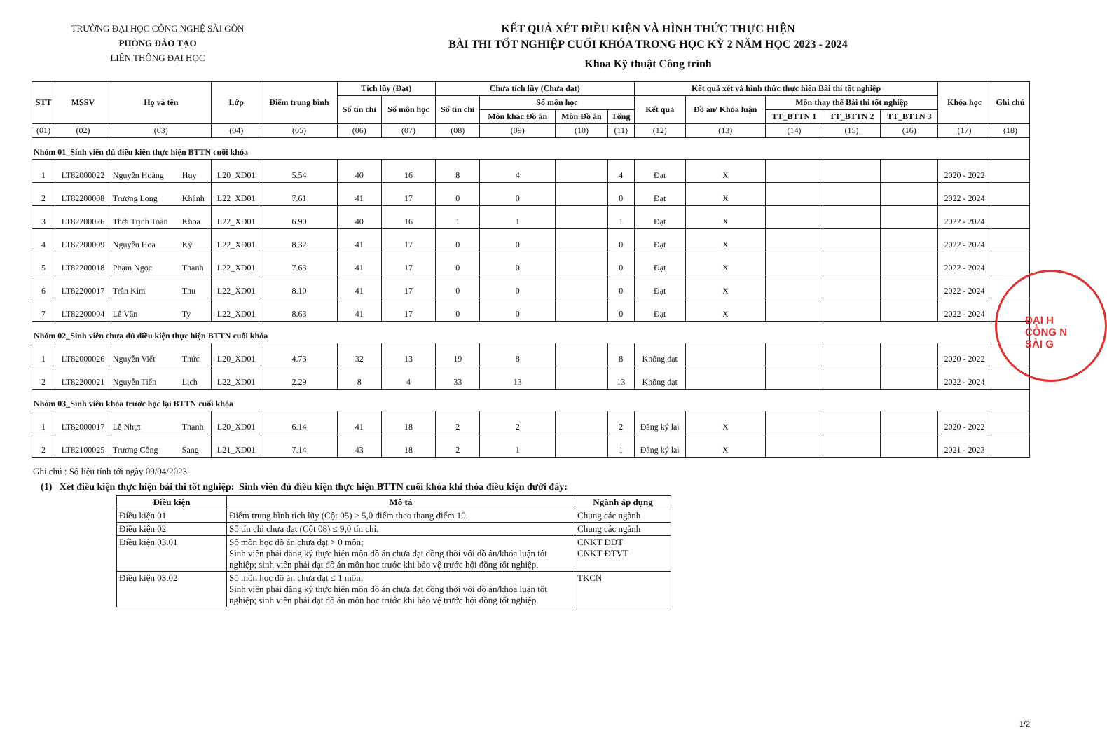TRƯỜNG ĐẠI HỌC CÔNG NGHỆ SÀI GÒN
PHÒNG ĐÀO TẠO
LIÊN THÔNG ĐẠI HỌC
KẾT QUẢ XÉT ĐIỀU KIỆN VÀ HÌNH THỨC THỰC HIỆN
BÀI THI TỐT NGHIỆP CUỐI KHÓA TRONG HỌC KỲ 2 NĂM HỌC 2023 - 2024
Khoa Kỹ thuật Công trình
ĐẠI H
CÔNG N
SÀI G
| STT | MSSV | Họ và tên | | Lớp | Điểm trung bình | Tích lũy (Đạt) | | Chưa tích lũy (Chưa đạt) | | | | Kết quả xét và hình thức thực hiện Bài thi tốt nghiệp | | | | | Khóa học | Ghi chú |
| --- | --- | --- | --- | --- | --- | --- | --- | --- | --- | --- | --- | --- | --- | --- | --- | --- | --- | --- |
| | | | | | | Số tín chỉ | Số môn học | Số tín chỉ | Số môn học | | | Kết quả | Đồ án/ Khóa luận | Môn thay thế Bài thi tốt nghiệp | | | | |
| | | | | | | | | | Môn khác Đồ án | Môn Đồ án | Tổng | | | TT_BTTN 1 | TT_BTTN 2 | TT_BTTN 3 | | |
| (01) | (02) | (03) | | (04) | (05) | (06) | (07) | (08) | (09) | (10) | (11) | (12) | (13) | (14) | (15) | (16) | (17) | (18) |
| Nhóm 01_Sinh viên đủ điều kiện thực hiện BTTN cuối khóa | | | | | | | | | | | | | | | | | | |
| 1 | LT82000022 | Nguyễn Hoàng | Huy | L20_XD01 | 5.54 | 40 | 16 | 8 | 4 | | 4 | Đạt | X | | | | 2020 - 2022 | |
| 2 | LT82200008 | Trương Long | Khánh | L22_XD01 | 7.61 | 41 | 17 | 0 | 0 | | 0 | Đạt | X | | | | 2022 - 2024 | |
| 3 | LT82200026 | Thới Trịnh Toàn | Khoa | L22_XD01 | 6.90 | 40 | 16 | 1 | 1 | | 1 | Đạt | X | | | | 2022 - 2024 | |
| 4 | LT82200009 | Nguyễn Hoa | Kỳ | L22_XD01 | 8.32 | 41 | 17 | 0 | 0 | | 0 | Đạt | X | | | | 2022 - 2024 | |
| 5 | LT82200018 | Phạm Ngọc | Thanh | L22_XD01 | 7.63 | 41 | 17 | 0 | 0 | | 0 | Đạt | X | | | | 2022 - 2024 | |
| 6 | LT82200017 | Trần Kim | Thu | L22_XD01 | 8.10 | 41 | 17 | 0 | 0 | | 0 | Đạt | X | | | | 2022 - 2024 | |
| 7 | LT82200004 | Lê Văn | Ty | L22_XD01 | 8.63 | 41 | 17 | 0 | 0 | | 0 | Đạt | X | | | | 2022 - 2024 | |
| Nhóm 02_Sinh viên chưa đủ điều kiện thực hiện BTTN cuối khóa | | | | | | | | | | | | | | | | | | |
| 1 | LT82000026 | Nguyễn Viết | Thức | L20_XD01 | 4.73 | 32 | 13 | 19 | 8 | | 8 | Không đạt | | | | | 2020 - 2022 | |
| 2 | LT82200021 | Nguyễn Tiến | Lịch | L22_XD01 | 2.29 | 8 | 4 | 33 | 13 | | 13 | Không đạt | | | | | 2022 - 2024 | |
| Nhóm 03_Sinh viên khóa trước học lại BTTN cuối khóa | | | | | | | | | | | | | | | | | | |
| 1 | LT82000017 | Lê Nhựt | Thanh | L20_XD01 | 6.14 | 41 | 18 | 2 | 2 | | 2 | Đăng ký lại | X | | | | 2020 - 2022 | |
| 2 | LT82100025 | Trương Công | Sang | L21_XD01 | 7.14 | 43 | 18 | 2 | 1 | | 1 | Đăng ký lại | X | | | | 2021 - 2023 | |
Ghi chú : Số liệu tính tới ngày 09/04/2023.
(1) Xét điều kiện thực hiện bài thi tốt nghiệp: Sinh viên đủ điều kiện thực hiện BTTN cuối khóa khi thỏa điều kiện dưới đây:
| Điều kiện | Mô tả | Ngành áp dụng |
| --- | --- | --- |
| Điều kiện 01 | Điểm trung bình tích lũy (Cột 05) ≥ 5,0 điểm theo thang điểm 10. | Chung các ngành |
| Điều kiện 02 | Số tín chỉ chưa đạt (Cột 08) ≤ 9,0 tín chỉ. | Chung các ngành |
| Điều kiện 03.01 | Số môn học đồ án chưa đạt > 0 môn; Sinh viên phải đăng ký thực hiện môn đồ án chưa đạt đồng thời với đồ án/khóa luận tốt nghiệp; sinh viên phải đạt đồ án môn học trước khi bảo vệ trước hội đồng tốt nghiệp. | CNKT ĐĐT CNKT ĐTVT |
| Điều kiện 03.02 | Số môn học đồ án chưa đạt ≤ 1 môn; Sinh viên phải đăng ký thực hiện môn đồ án chưa đạt đồng thời với đồ án/khóa luận tốt nghiệp; sinh viên phải đạt đồ án môn học trước khi bảo vệ trước hội đồng tốt nghiệp. | TKCN |
1/2